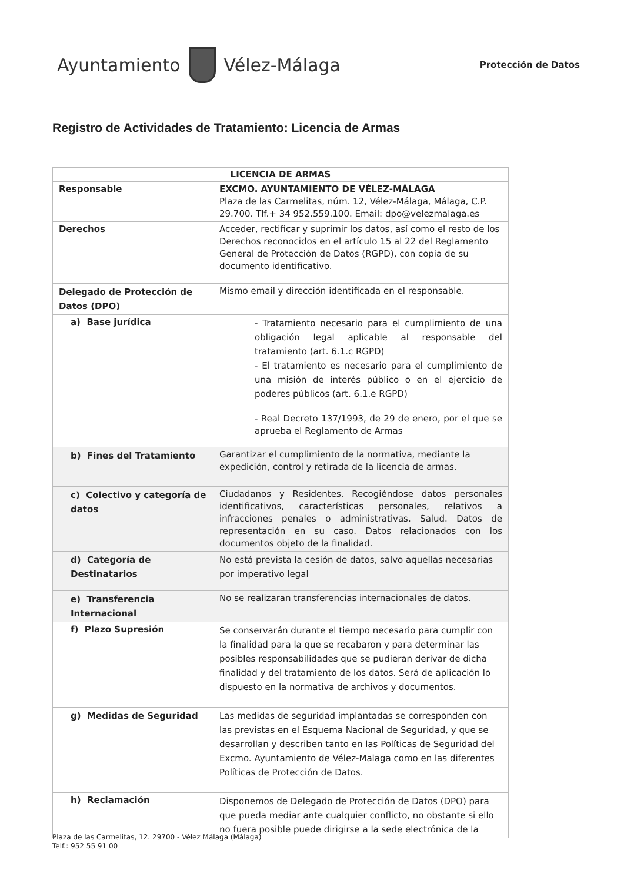Ayuntamiento Vélez-Málaga
Protección de Datos
Registro de Actividades de Tratamiento: Licencia de Armas
| LICENCIA DE ARMAS | |
| --- | --- |
| Responsable | EXCMO. AYUNTAMIENTO DE VÉLEZ-MÁLAGA Plaza de las Carmelitas, núm. 12, Vélez-Málaga, Málaga, C.P. 29.700. Tlf.+ 34 952.559.100. Email: dpo@velezmalaga.es |
| Derechos | Acceder, rectificar y suprimir los datos, así como el resto de los Derechos reconocidos en el artículo 15 al 22 del Reglamento General de Protección de Datos (RGPD), con copia de su documento identificativo. |
| Delegado de Protección de Datos (DPO) | Mismo email y dirección identificada en el responsable. |
| a) Base jurídica | - Tratamiento necesario para el cumplimiento de una obligación legal aplicable al responsable del tratamiento (art. 6.1.c RGPD) - El tratamiento es necesario para el cumplimiento de una misión de interés público o en el ejercicio de poderes públicos (art. 6.1.e RGPD) - Real Decreto 137/1993, de 29 de enero, por el que se aprueba el Reglamento de Armas |
| b) Fines del Tratamiento | Garantizar el cumplimiento de la normativa, mediante la expedición, control y retirada de la licencia de armas. |
| c) Colectivo y categoría de datos | Ciudadanos y Residentes. Recogiéndose datos personales identificativos, características personales, relativos a infracciones penales o administrativas. Salud. Datos de representación en su caso. Datos relacionados con los documentos objeto de la finalidad. |
| d) Categoría de Destinatarios | No está prevista la cesión de datos, salvo aquellas necesarias por imperativo legal |
| e) Transferencia Internacional | No se realizaran transferencias internacionales de datos. |
| f) Plazo Supresión | Se conservarán durante el tiempo necesario para cumplir con la finalidad para la que se recabaron y para determinar las posibles responsabilidades que se pudieran derivar de dicha finalidad y del tratamiento de los datos. Será de aplicación lo dispuesto en la normativa de archivos y documentos. |
| g) Medidas de Seguridad | Las medidas de seguridad implantadas se corresponden con las previstas en el Esquema Nacional de Seguridad, y que se desarrollan y describen tanto en las Políticas de Seguridad del Excmo. Ayuntamiento de Vélez-Malaga como en las diferentes Políticas de Protección de Datos. |
| h) Reclamación | Disponemos de Delegado de Protección de Datos (DPO) para que pueda mediar ante cualquier conflicto, no obstante si ello no fuera posible puede dirigirse a la sede electrónica de la |
Plaza de las Carmelitas, 12. 29700 - Vélez Málaga (Málaga)
Telf.: 952 55 91 00